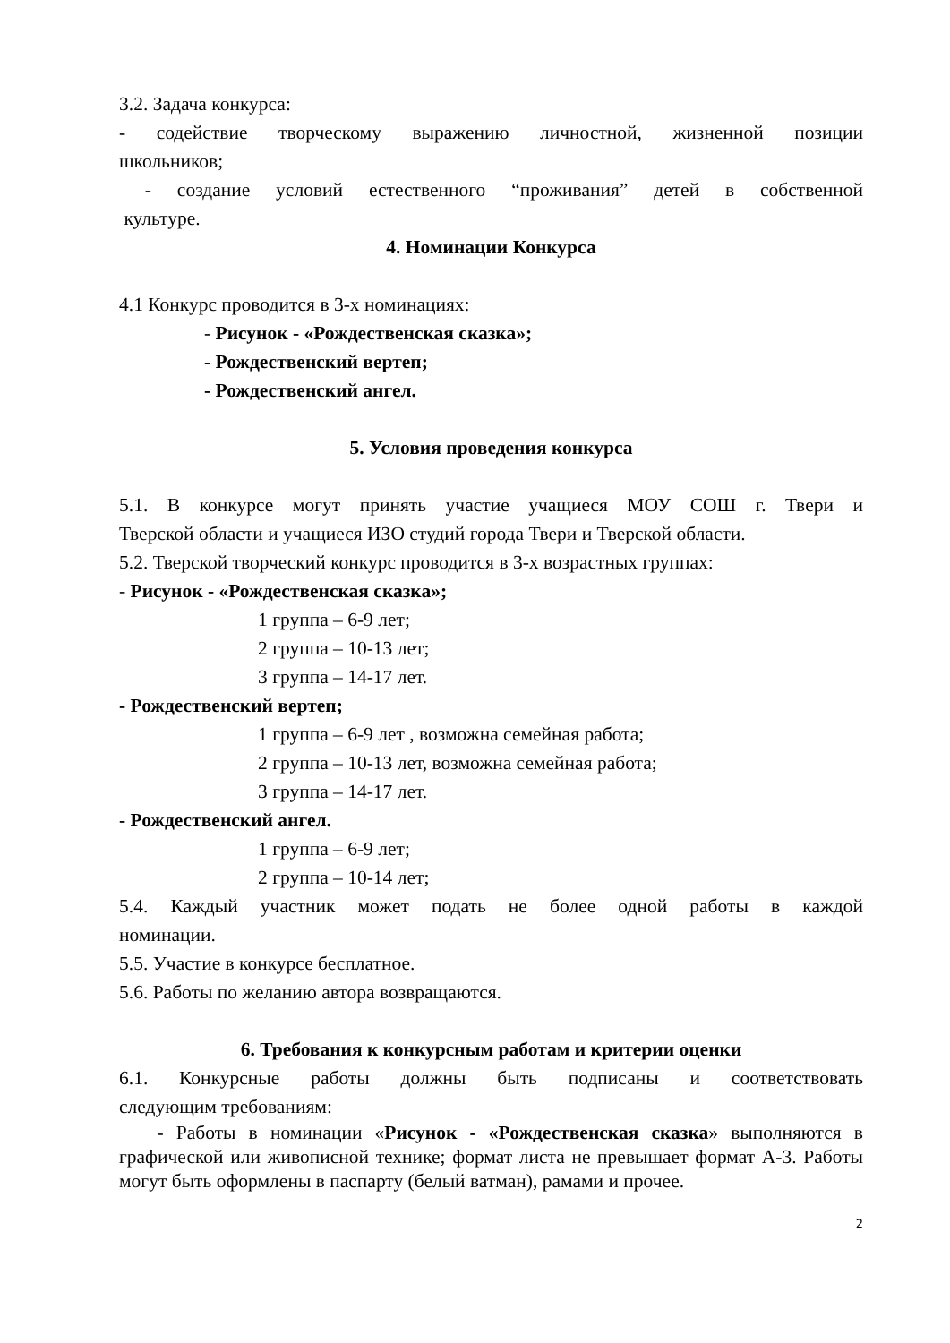3.2. Задача конкурса:
- содействие творческому выражению личностной, жизненной позиции
школьников;
- создание условий естественного “проживания” детей в собственной
культуре.
4. Номинации Конкурса
4.1 Конкурс проводится в 3-х номинациях:
- Рисунок - «Рождественская сказка»;
- Рождественский вертеп;
- Рождественский ангел.
5. Условия проведения конкурса
5.1. В конкурсе могут принять участие учащиеся МОУ СОШ г. Твери и
Тверской области и учащиеся ИЗО студий города Твери и Тверской области.
5.2. Тверской творческий конкурс проводится в 3-х возрастных группах:
- Рисунок - «Рождественская сказка»;
1 группа – 6-9 лет;
2 группа – 10-13 лет;
3 группа – 14-17 лет.
- Рождественский вертеп;
1 группа – 6-9 лет , возможна семейная работа;
2 группа – 10-13 лет, возможна семейная работа;
3 группа – 14-17 лет.
- Рождественский ангел.
1 группа – 6-9 лет;
2 группа – 10-14 лет;
5.4. Каждый участник может подать не более одной работы в каждой
номинации.
5.5. Участие в конкурсе бесплатное.
5.6. Работы по желанию автора возвращаются.
6. Требования к конкурсным работам и критерии оценки
6.1. Конкурсные работы должны быть подписаны и соответствовать
следующим требованиям:
- Работы в номинации «Рисунок - «Рождественская сказка» выполняются в графической или живописной технике; формат листа не превышает формат А-3. Работы могут быть оформлены в паспарту (белый ватман), рамами и прочее.
2